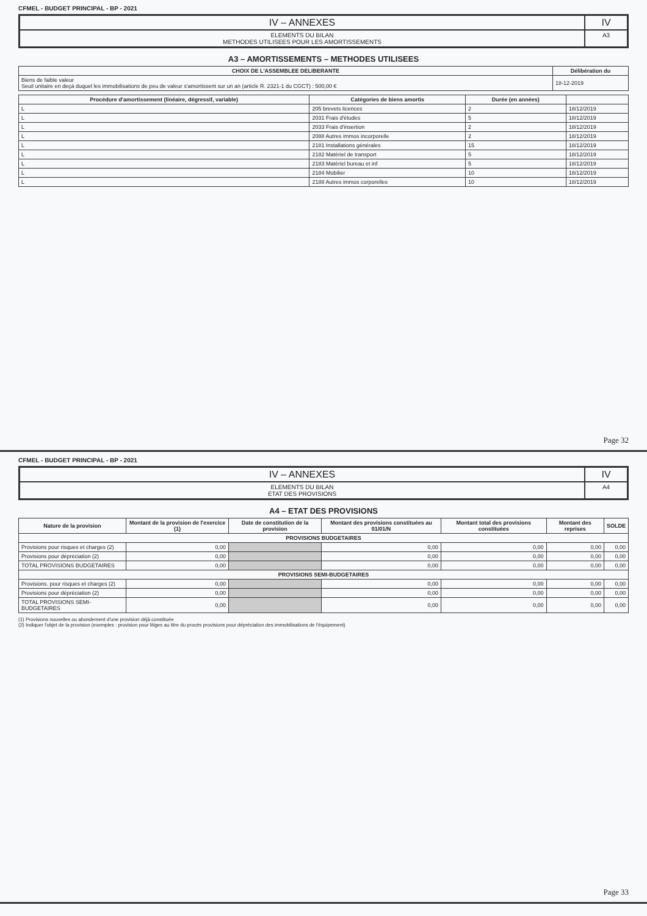CFMEL - BUDGET PRINCIPAL - BP - 2021
IV – ANNEXES
IV
ELEMENTS DU BILAN
METHODES UTILISEES POUR LES AMORTISSEMENTS
A3
A3 – AMORTISSEMENTS – METHODES UTILISEES
| CHOIX DE L'ASSEMBLEE DELIBERANTE | Délibération du |
| --- | --- |
| Biens de faible valeur Seuil unitaire en deçà duquel les immobilisations de peu de valeur s'amortissent sur un an (article R. 2321-1 du CGCT) : 500,00 € | 18-12-2019 |
| Procédure d'amortissement (linéaire, dégressif, variable) | Catégories de biens amortis | Durée (en années) | |
| --- | --- | --- | --- |
| L | 205 brevets licences | 2 | 18/12/2019 |
| L | 2031 Frais d'études | 5 | 18/12/2019 |
| L | 2033 Frais d'insertion | 2 | 18/12/2019 |
| L | 2088 Autres immos incorporelle | 2 | 18/12/2019 |
| L | 2181 Installations générales | 15 | 18/12/2019 |
| L | 2182 Matériel de transport | 5 | 18/12/2019 |
| L | 2183 Matériel bureau et inf | 5 | 18/12/2019 |
| L | 2184 Mobilier | 10 | 18/12/2019 |
| L | 2188 Autres immos corporelles | 10 | 18/12/2019 |
Page 32
CFMEL - BUDGET PRINCIPAL - BP - 2021
IV – ANNEXES
IV
ELEMENTS DU BILAN
ETAT DES PROVISIONS
A4
A4 – ETAT DES PROVISIONS
| Nature de la provision | Montant de la provision de l'exercice (1) | Date de constitution de la provision | Montant des provisions constituées au 01/01/N | Montant total des provisions constituées | Montant des reprises | SOLDE |
| --- | --- | --- | --- | --- | --- | --- |
| PROVISIONS BUDGETAIRES | | | | | | |
| Provisions pour risques et charges (2) | 0,00 | | 0,00 | 0,00 | 0,00 | 0,00 |
| Provisions pour dépréciation (2) | 0,00 | | 0,00 | 0,00 | 0,00 | 0,00 |
| TOTAL PROVISIONS BUDGETAIRES | 0,00 | | 0,00 | 0,00 | 0,00 | 0,00 |
| PROVISIONS SEMI-BUDGETAIRES | | | | | | |
| Provisions. pour risques et charges (2) | 0,00 | | 0,00 | 0,00 | 0,00 | 0,00 |
| Provisions pour dépréciation (2) | 0,00 | | 0,00 | 0,00 | 0,00 | 0,00 |
| TOTAL PROVISIONS SEMI-BUDGETAIRES | 0,00 | | 0,00 | 0,00 | 0,00 | 0,00 |
(1) Provisions nouvelles ou abondement d'une provision déjà constituée
(2) Indiquer l'objet de la provision (exemples : provision pour litiges au titre du procès provisions pour dépréciation des immobilisations de l'équipement)
Page 33